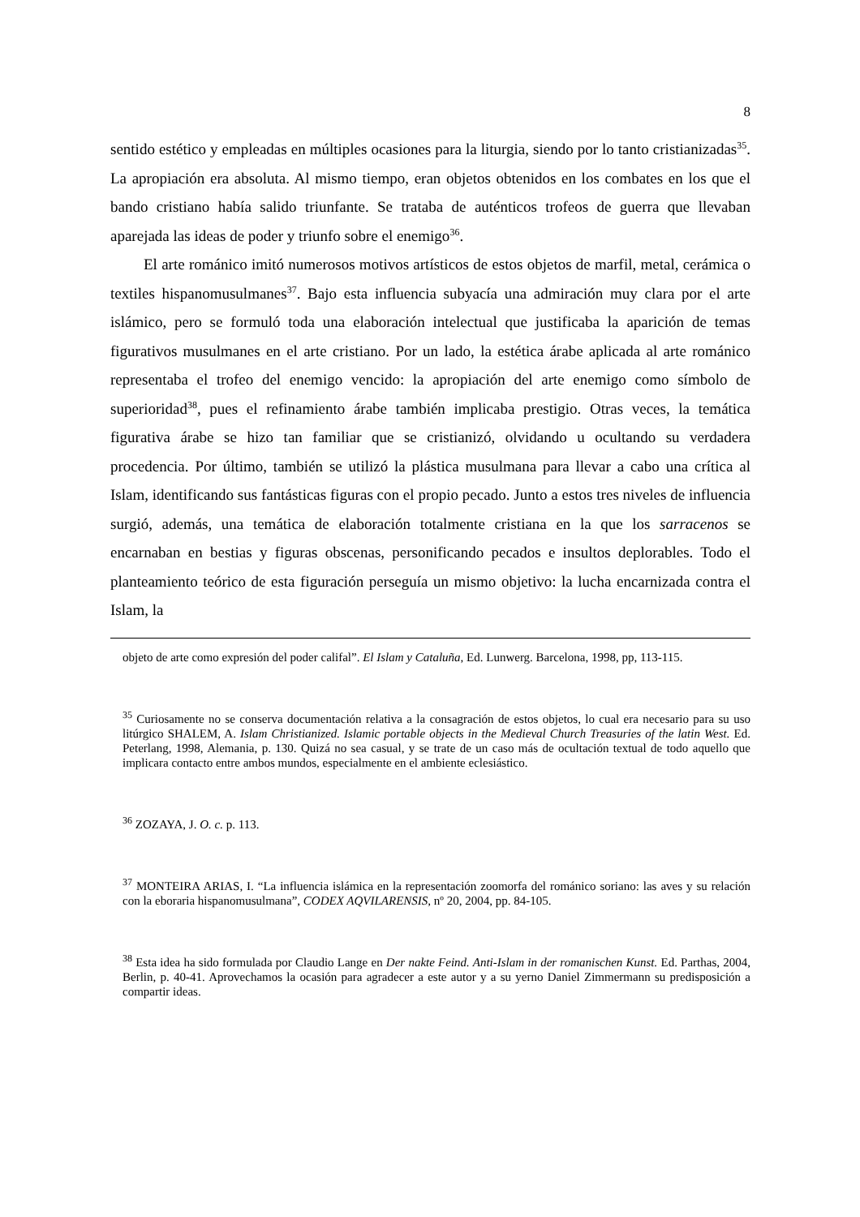8
sentido estético y empleadas en múltiples ocasiones para la liturgia, siendo por lo tanto cristianizadas<sup>35</sup>. La apropiación era absoluta. Al mismo tiempo, eran objetos obtenidos en los combates en los que el bando cristiano había salido triunfante. Se trataba de auténticos trofeos de guerra que llevaban aparejada las ideas de poder y triunfo sobre el enemigo<sup>36</sup>.
El arte románico imitó numerosos motivos artísticos de estos objetos de marfil, metal, cerámica o textiles hispanomusulmanes<sup>37</sup>. Bajo esta influencia subyacía una admiración muy clara por el arte islámico, pero se formuló toda una elaboración intelectual que justificaba la aparición de temas figurativos musulmanes en el arte cristiano. Por un lado, la estética árabe aplicada al arte románico representaba el trofeo del enemigo vencido: la apropiación del arte enemigo como símbolo de superioridad<sup>38</sup>, pues el refinamiento árabe también implicaba prestigio. Otras veces, la temática figurativa árabe se hizo tan familiar que se cristianizó, olvidando u ocultando su verdadera procedencia. Por último, también se utilizó la plástica musulmana para llevar a cabo una crítica al Islam, identificando sus fantásticas figuras con el propio pecado. Junto a estos tres niveles de influencia surgió, además, una temática de elaboración totalmente cristiana en la que los sarracenos se encarnaban en bestias y figuras obscenas, personificando pecados e insultos deplorables. Todo el planteamiento teórico de esta figuración perseguía un mismo objetivo: la lucha encarnizada contra el Islam, la
objeto de arte como expresión del poder califal”. El Islam y Cataluña, Ed. Lunwerg. Barcelona, 1998, pp, 113-115.
<sup>35</sup> Curiosamente no se conserva documentación relativa a la consagración de estos objetos, lo cual era necesario para su uso litúrgico SHALEM, A. Islam Christianized. Islamic portable objects in the Medieval Church Treasuries of the latin West. Ed. Peterlang, 1998, Alemania, p. 130. Quizá no sea casual, y se trate de un caso más de ocultación textual de todo aquello que implicara contacto entre ambos mundos, especialmente en el ambiente eclesiástico.
<sup>36</sup> ZOZAYA, J. O. c. p. 113.
<sup>37</sup> MONTEIRA ARIAS, I. “La influencia islámica en la representación zoomorfa del románico soriano: las aves y su relación con la eboraria hispanomusulmana”, CODEX AQVILARENSIS, nº 20, 2004, pp. 84-105.
<sup>38</sup> Esta idea ha sido formulada por Claudio Lange en Der nakte Feind. Anti-Islam in der romanischen Kunst. Ed. Parthas, 2004, Berlin, p. 40-41. Aprovechamos la ocasión para agradecer a este autor y a su yerno Daniel Zimmermann su predisposición a compartir ideas.